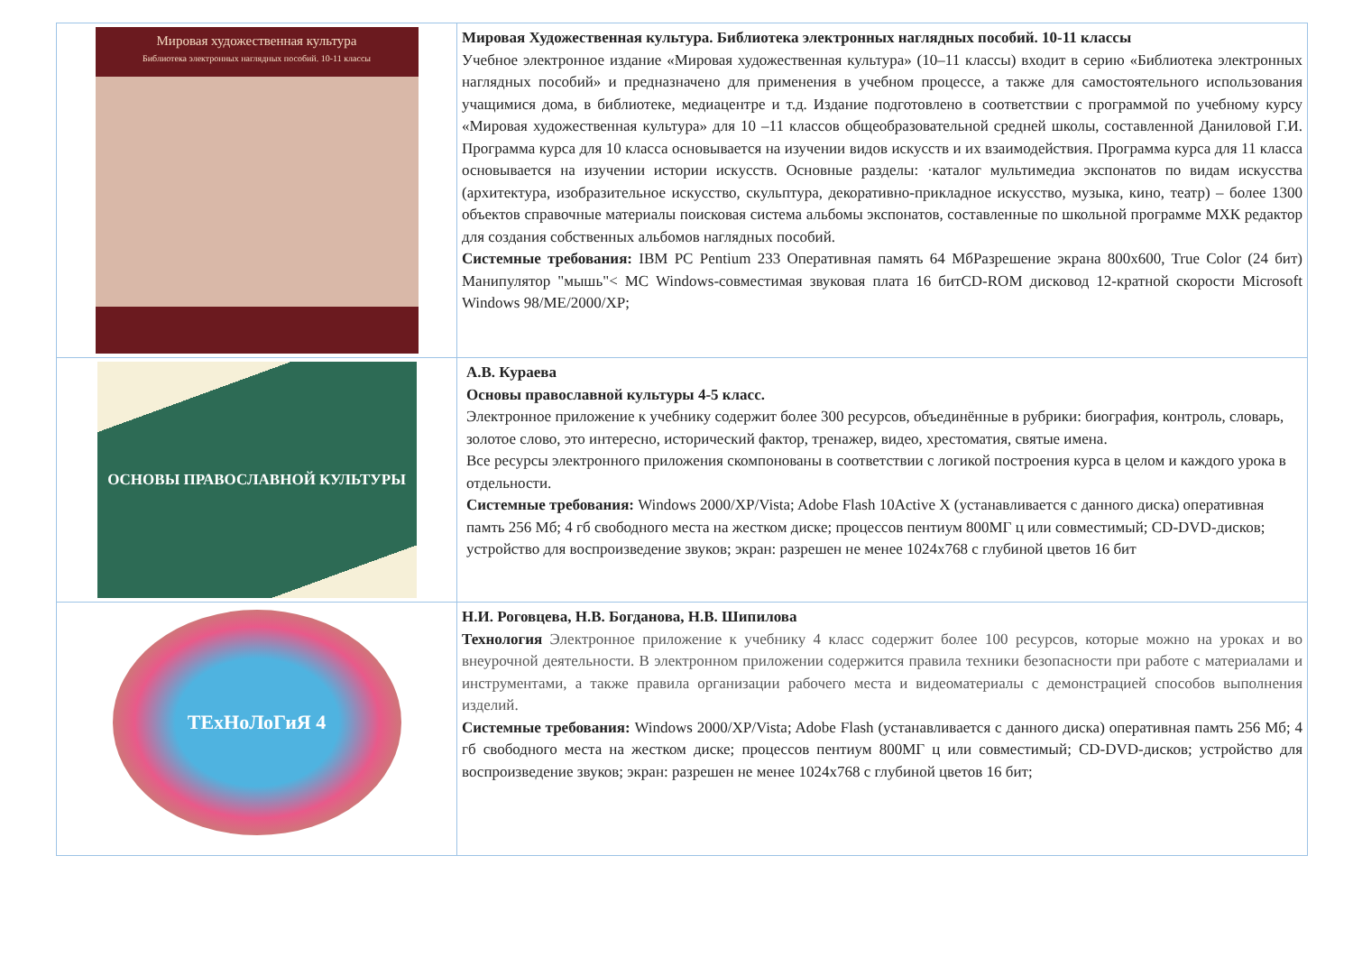| Мировая художественная культура Библиотека электронных наглядных пособий. 10-11 классы | Мировая Художественная культура. Библиотека электронных наглядных пособий. 10-11 классы Учебное электронное издание «Мировая художественная культура» (10–11 классы) входит в серию «Библиотека электронных наглядных пособий» и предназначено для применения в учебном процессе, а также для самостоятельного использования учащимися дома, в библиотеке, медиацентре и т.д. Издание подготовлено в соответствии с программой по учебному курсу «Мировая художественная культура» для 10 –11 классов общеобразовательной средней школы, составленной Даниловой Г.И. Программа курса для 10 класса основывается на изучении видов искусств и их взаимодействия. Программа курса для 11 класса основывается на изучении истории искусств. Основные разделы: ·каталог мультимедиа экспонатов по видам искусства (архитектура, изобразительное искусство, скульптура, декоративно-прикладное искусство, музыка, кино, театр) – более 1300 объектов справочные материалы поисковая система альбомы экспонатов, составленные по школьной программе МХК редактор для создания собственных альбомов наглядных пособий. Системные требования: IBM PC Pentium 233 Оперативная память 64 МбРазрешение экрана 800x600, True Color (24 бит) Манипулятор "мышь"< MC Windows-совместимая звуковая плата 16 битCD-ROM дисковод 12-кратной скорости Microsoft Windows 98/ME/2000/XP; |
| ОСНОВЫ ПРАВОСЛАВНОЙ КУЛЬТУРЫ | А.В. Кураева Основы православной культуры 4-5 класс. Электронное приложение к учебнику содержит более 300 ресурсов, объединённые в рубрики: биография, контроль, словарь, золотое слово, это интересно, исторический фактор, тренажер, видео, хрестоматия, святые имена. Все ресурсы электронного приложения скомпонованы в соответствии с логикой построения курса в целом и каждого урока в отдельности. Системные требования: Windows 2000/XP/Vista; Adobe Flash 10Active X (устанавливается с данного диска) оперативная памть 256 Мб; 4 гб свободного места на жестком диске; процессов пентиум 800МГ ц или совместимый; CD-DVD-дисков; устройство для воспроизведение звуков; экран: разрешен не менее 1024x768 с глубиной цветов 16 бит |
| ТЕхНоЛоГиЯ 4 | Н.И. Роговцева, Н.В. Богданова, Н.В. Шипилова Технология Электронное приложение к учебнику 4 класс содержит более 100 ресурсов, которые можно на уроках и во внеурочной деятельности. В электронном приложении содержится правила техники безопасности при работе с материалами и инструментами, а также правила организации рабочего места и видеоматериалы с демонстрацией способов выполнения изделий. Системные требования: Windows 2000/XP/Vista; Adobe Flash (устанавливается с данного диска) оперативная памть 256 Мб; 4 гб свободного места на жестком диске; процессов пентиум 800МГ ц или совместимый; CD-DVD-дисков; устройство для воспроизведение звуков; экран: разрешен не менее 1024x768 с глубиной цветов 16 бит; |